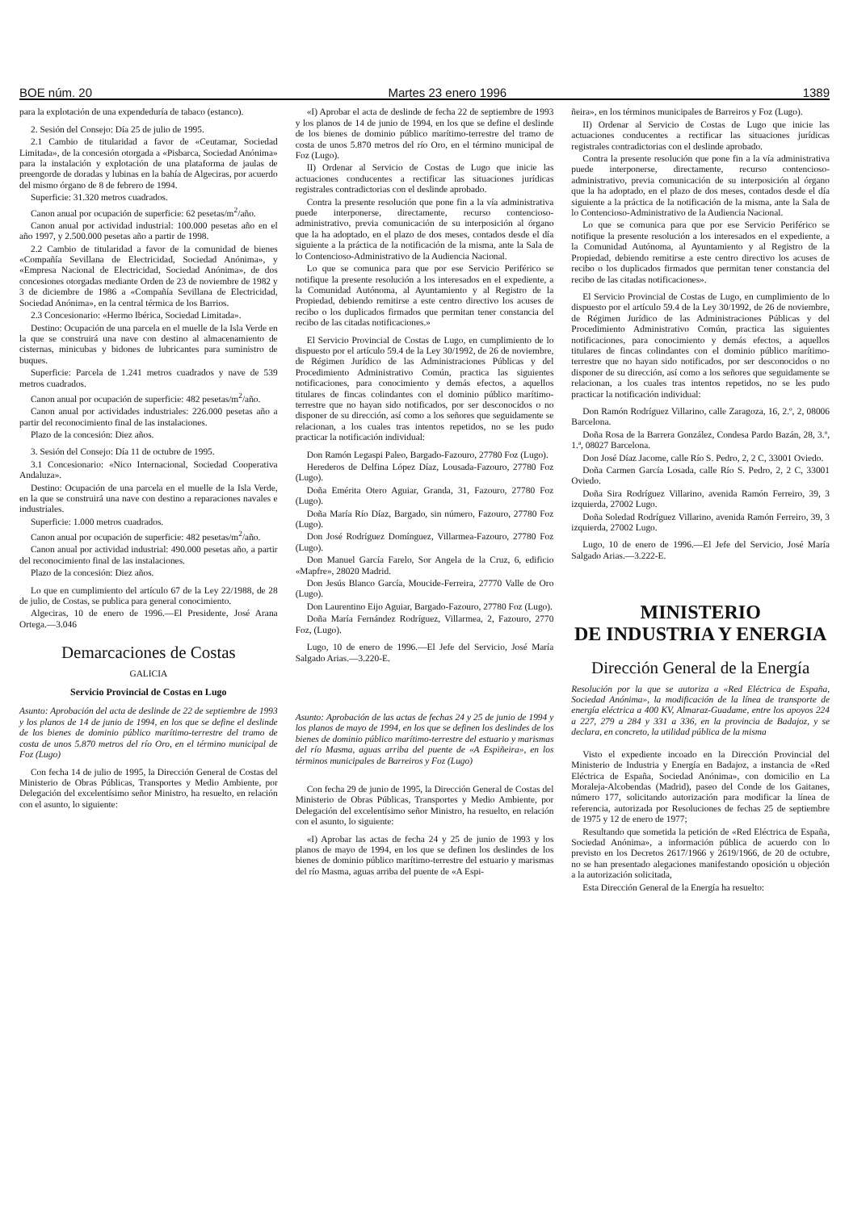BOE núm. 20 Martes 23 enero 1996 1389
para la explotación de una expendeduría de tabaco (estanco).
2. Sesión del Consejo: Día 25 de julio de 1995.
2.1 Cambio de titularidad a favor de «Ceutamar, Sociedad Limitada», de la concesión otorgada a «Pisbarca, Sociedad Anónima» para la instalación y explotación de una plataforma de jaulas de preengorde de doradas y lubinas en la bahía de Algeciras, por acuerdo del mismo órgano de 8 de febrero de 1994.
Superficie: 31.320 metros cuadrados.
Canon anual por ocupación de superficie: 62 pesetas/m<sup>2</sup>/año.
Canon anual por actividad industrial: 100.000 pesetas año en el año 1997, y 2.500.000 pesetas año a partir de 1998.
2.2 Cambio de titularidad a favor de la comunidad de bienes «Compañía Sevillana de Electricidad, Sociedad Anónima», y «Empresa Nacional de Electricidad, Sociedad Anónima», de dos concesiones otorgadas mediante Orden de 23 de noviembre de 1982 y 3 de diciembre de 1986 a «Compañía Sevillana de Electricidad, Sociedad Anónima», en la central térmica de los Barrios.
2.3 Concesionario: «Hermo Ibérica, Sociedad Limitada».
Destino: Ocupación de una parcela en el muelle de la Isla Verde en la que se construirá una nave con destino al almacenamiento de cisternas, minicubas y bidones de lubricantes para suministro de buques.
Superficie: Parcela de 1.241 metros cuadrados y nave de 539 metros cuadrados.
Canon anual por ocupación de superficie: 482 pesetas/m<sup>2</sup>/año.
Canon anual por actividades industriales: 226.000 pesetas año a partir del reconocimiento final de las instalaciones.
Plazo de la concesión: Diez años.
3. Sesión del Consejo: Día 11 de octubre de 1995.
3.1 Concesionario: «Nico Internacional, Sociedad Cooperativa Andaluza».
Destino: Ocupación de una parcela en el muelle de la Isla Verde, en la que se construirá una nave con destino a reparaciones navales e industriales.
Superficie: 1.000 metros cuadrados.
Canon anual por ocupación de superficie: 482 pesetas/m<sup>2</sup>/año.
Canon anual por actividad industrial: 490.000 pesetas año, a partir del reconocimiento final de las instalaciones.
Plazo de la concesión: Diez años.
Lo que en cumplimiento del artículo 67 de la Ley 22/1988, de 28 de julio, de Costas, se publica para general conocimiento.
Algeciras, 10 de enero de 1996.—El Presidente, José Arana Ortega.—3.046
Demarcaciones de Costas
GALICIA
Servicio Provincial de Costas en Lugo
Asunto: Aprobación del acta de deslinde de 22 de septiembre de 1993 y los planos de 14 de junio de 1994, en los que se define el deslinde de los bienes de dominio público marítimo-terrestre del tramo de costa de unos 5.870 metros del río Oro, en el término municipal de Foz (Lugo)
Con fecha 14 de julio de 1995, la Dirección General de Costas del Ministerio de Obras Públicas, Transportes y Medio Ambiente, por Delegación del excelentísimo señor Ministro, ha resuelto, en relación con el asunto, lo siguiente:
«I) Aprobar el acta de deslinde de fecha 22 de septiembre de 1993 y los planos de 14 de junio de 1994, en los que se define el deslinde de los bienes de dominio público marítimo-terrestre del tramo de costa de unos 5.870 metros del río Oro, en el término municipal de Foz (Lugo).
II) Ordenar al Servicio de Costas de Lugo que inicie las actuaciones conducentes a rectificar las situaciones jurídicas registrales contradictorias con el deslinde aprobado.
Contra la presente resolución que pone fin a la vía administrativa puede interponerse, directamente, recurso contencioso-administrativo, previa comunicación de su interposición al órgano que la ha adoptado, en el plazo de dos meses, contados desde el día siguiente a la práctica de la notificación de la misma, ante la Sala de lo Contencioso-Administrativo de la Audiencia Nacional.
Lo que se comunica para que por ese Servicio Periférico se notifique la presente resolución a los interesados en el expediente, a la Comunidad Autónoma, al Ayuntamiento y al Registro de la Propiedad, debiendo remitirse a este centro directivo los acuses de recibo o los duplicados firmados que permitan tener constancia del recibo de las citadas notificaciones.»
El Servicio Provincial de Costas de Lugo, en cumplimiento de lo dispuesto por el artículo 59.4 de la Ley 30/1992, de 26 de noviembre, de Régimen Jurídico de las Administraciones Públicas y del Procedimiento Administrativo Común, practica las siguientes notificaciones, para conocimiento y demás efectos, a aquellos titulares de fincas colindantes con el dominio público marítimo-terrestre que no hayan sido notificados, por ser desconocidos o no disponer de su dirección, así como a los señores que seguidamente se relacionan, a los cuales tras intentos repetidos, no se les pudo practicar la notificación individual:
Don Ramón Legaspi Paleo, Bargado-Fazouro, 27780 Foz (Lugo).
Herederos de Delfina López Díaz, Lousada-Fazouro, 27780 Foz (Lugo).
Doña Emérita Otero Aguiar, Granda, 31, Fazouro, 27780 Foz (Lugo).
Doña María Río Díaz, Bargado, sin número, Fazouro, 27780 Foz (Lugo).
Don José Rodríguez Domínguez, Villarmea-Fazouro, 27780 Foz (Lugo).
Don Manuel García Farelo, Sor Angela de la Cruz, 6, edificio «Mapfre», 28020 Madrid.
Don Jesús Blanco García, Moucide-Ferreira, 27770 Valle de Oro (Lugo).
Don Laurentino Eijo Aguiar, Bargado-Fazouro, 27780 Foz (Lugo).
Doña María Fernández Rodríguez, Villarmea, 2, Fazouro, 2770 Foz, (Lugo).
Lugo, 10 de enero de 1996.—El Jefe del Servicio, José María Salgado Arias.—3.220-E.
Asunto: Aprobación de las actas de fechas 24 y 25 de junio de 1994 y los planos de mayo de 1994, en los que se definen los deslindes de los bienes de dominio público marítimo-terrestre del estuario y marismas del río Masma, aguas arriba del puente de «A Espiñeira», en los términos municipales de Barreiros y Foz (Lugo)
Con fecha 29 de junio de 1995, la Dirección General de Costas del Ministerio de Obras Públicas, Transportes y Medio Ambiente, por Delegación del excelentísimo señor Ministro, ha resuelto, en relación con el asunto, lo siguiente:
«I) Aprobar las actas de fecha 24 y 25 de junio de 1993 y los planos de mayo de 1994, en los que se definen los deslindes de los bienes de dominio público marítimo-terrestre del estuario y marismas del río Masma, aguas arriba del puente de «A Espi-
ñeira», en los términos municipales de Barreiros y Foz (Lugo).
II) Ordenar al Servicio de Costas de Lugo que inicie las actuaciones conducentes a rectificar las situaciones jurídicas registrales contradictorias con el deslinde aprobado.
Contra la presente resolución que pone fin a la vía administrativa puede interponerse, directamente, recurso contencioso-administrativo, previa comunicación de su interposición al órgano que la ha adoptado, en el plazo de dos meses, contados desde el día siguiente a la práctica de la notificación de la misma, ante la Sala de lo Contencioso-Administrativo de la Audiencia Nacional.
Lo que se comunica para que por ese Servicio Periférico se notifique la presente resolución a los interesados en el expediente, a la Comunidad Autónoma, al Ayuntamiento y al Registro de la Propiedad, debiendo remitirse a este centro directivo los acuses de recibo o los duplicados firmados que permitan tener constancia del recibo de las citadas notificaciones».
El Servicio Provincial de Costas de Lugo, en cumplimiento de lo dispuesto por el artículo 59.4 de la Ley 30/1992, de 26 de noviembre, de Régimen Jurídico de las Administraciones Públicas y del Procedimiento Administrativo Común, practica las siguientes notificaciones, para conocimiento y demás efectos, a aquellos titulares de fincas colindantes con el dominio público marítimo-terrestre que no hayan sido notificados, por ser desconocidos o no disponer de su dirección, así como a los señores que seguidamente se relacionan, a los cuales tras intentos repetidos, no se les pudo practicar la notificación individual:
Don Ramón Rodríguez Villarino, calle Zaragoza, 16, 2.º, 2, 08006 Barcelona.
Doña Rosa de la Barrera González, Condesa Pardo Bazán, 28, 3.º, 1.ª, 08027 Barcelona.
Don José Díaz Jacome, calle Río S. Pedro, 2, 2 C, 33001 Oviedo.
Doña Carmen García Losada, calle Río S. Pedro, 2, 2 C, 33001 Oviedo.
Doña Sira Rodríguez Villarino, avenida Ramón Ferreiro, 39, 3 izquierda, 27002 Lugo.
Doña Soledad Rodríguez Villarino, avenida Ramón Ferreiro, 39, 3 izquierda, 27002 Lugo.
Lugo, 10 de enero de 1996.—El Jefe del Servicio, José María Salgado Arias.—3.222-E.
MINISTERIO
DE INDUSTRIA Y ENERGIA
Dirección General de la Energía
Resolución por la que se autoriza a «Red Eléctrica de España, Sociedad Anónima», la modificación de la línea de transporte de energía eléctrica a 400 KV, Almaraz-Guadame, entre los apoyos 224 a 227, 279 a 284 y 331 a 336, en la provincia de Badajoz, y se declara, en concreto, la utilidad pública de la misma
Visto el expediente incoado en la Dirección Provincial del Ministerio de Industria y Energía en Badajoz, a instancia de «Red Eléctrica de España, Sociedad Anónima», con domicilio en La Moraleja-Alcobendas (Madrid), paseo del Conde de los Gaitanes, número 177, solicitando autorización para modificar la línea de referencia, autorizada por Resoluciones de fechas 25 de septiembre de 1975 y 12 de enero de 1977;
Resultando que sometida la petición de «Red Eléctrica de España, Sociedad Anónima», a información pública de acuerdo con lo previsto en los Decretos 2617/1966 y 2619/1966, de 20 de octubre, no se han presentado alegaciones manifestando oposición u objeción a la autorización solicitada,
Esta Dirección General de la Energía ha resuelto: